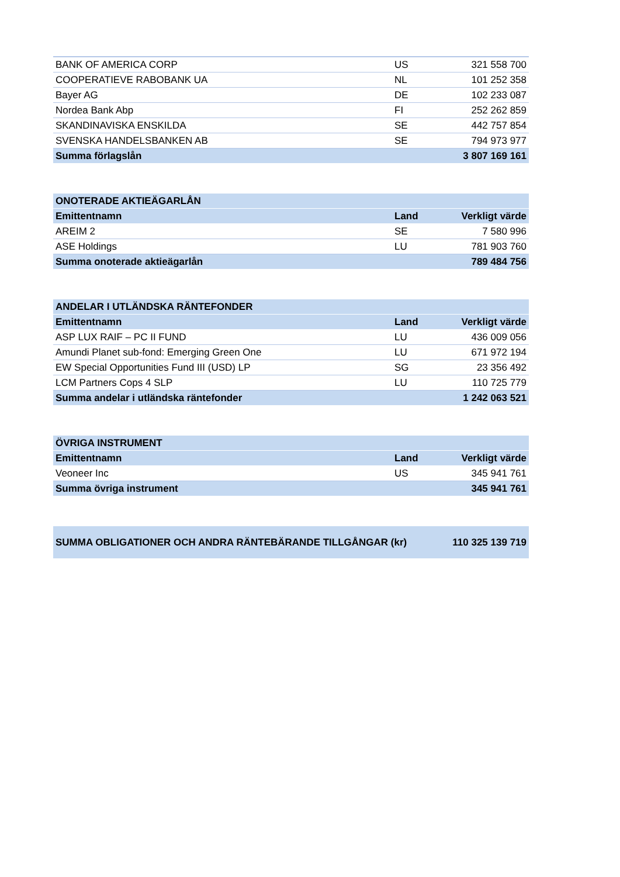| BANK OF AMERICA CORP | US | 321 558 700 |
| COOPERATIEVE RABOBANK UA | NL | 101 252 358 |
| Bayer AG | DE | 102 233 087 |
| Nordea Bank Abp | FI | 252 262 859 |
| SKANDINAVISKA ENSKILDA | SE | 442 757 854 |
| SVENSKA HANDELSBANKEN AB | SE | 794 973 977 |
| Summa förlagslån | | 3 807 169 161 |
| ONOTERADE AKTIEÄGARLÅN | | |
| --- | --- | --- |
| Emittentnamn | Land | Verkligt värde |
| AREIM 2 | SE | 7 580 996 |
| ASE Holdings | LU | 781 903 760 |
| Summa onoterade aktieägarlån | | 789 484 756 |
| ANDELAR I UTLÄNDSKA RÄNTEFONDER | | |
| --- | --- | --- |
| Emittentnamn | Land | Verkligt värde |
| ASP LUX RAIF – PC II FUND | LU | 436 009 056 |
| Amundi Planet sub-fond: Emerging Green One | LU | 671 972 194 |
| EW Special Opportunities Fund III (USD) LP | SG | 23 356 492 |
| LCM Partners Cops 4 SLP | LU | 110 725 779 |
| Summa andelar i utländska räntefonder | | 1 242 063 521 |
| ÖVRIGA INSTRUMENT | | |
| --- | --- | --- |
| Emittentnamn | Land | Verkligt värde |
| Veoneer Inc | US | 345 941 761 |
| Summa övriga instrument | | 345 941 761 |
| SUMMA OBLIGATIONER OCH ANDRA RÄNTEBÄRANDE TILLGÅNGAR (kr) | 110 325 139 719 |